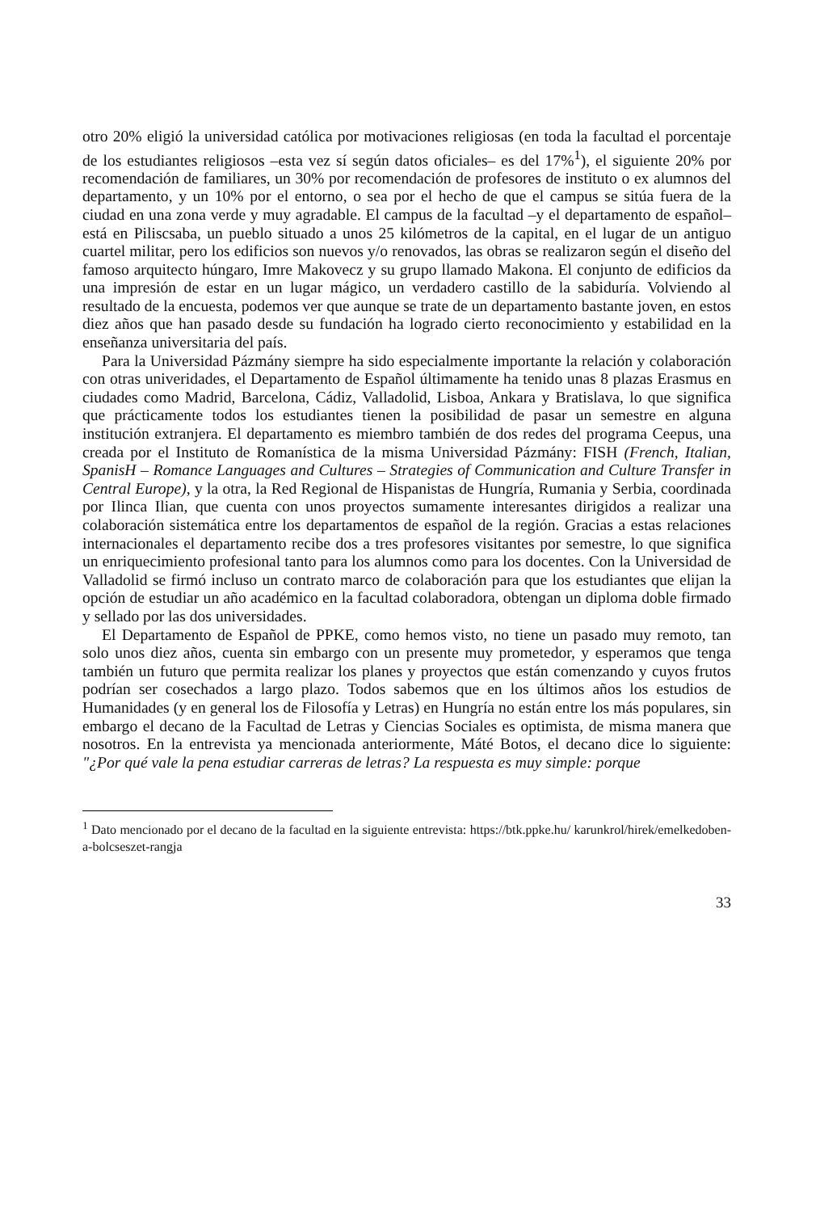otro 20% eligió la universidad católica por motivaciones religiosas (en toda la facultad el porcentaje de los estudiantes religiosos –esta vez sí según datos oficiales– es del 17%<sup>1</sup>), el siguiente 20% por recomendación de familiares, un 30% por recomendación de profesores de instituto o ex alumnos del departamento, y un 10% por el entorno, o sea por el hecho de que el campus se sitúa fuera de la ciudad en una zona verde y muy agradable. El campus de la facultad –y el departamento de español– está en Piliscsaba, un pueblo situado a unos 25 kilómetros de la capital, en el lugar de un antiguo cuartel militar, pero los edificios son nuevos y/o renovados, las obras se realizaron según el diseño del famoso arquitecto húngaro, Imre Makovecz y su grupo llamado Makona. El conjunto de edificios da una impresión de estar en un lugar mágico, un verdadero castillo de la sabiduría. Volviendo al resultado de la encuesta, podemos ver que aunque se trate de un departamento bastante joven, en estos diez años que han pasado desde su fundación ha logrado cierto reconocimiento y estabilidad en la enseñanza universitaria del país.
Para la Universidad Pázmány siempre ha sido especialmente importante la relación y colaboración con otras univeridades, el Departamento de Español últimamente ha tenido unas 8 plazas Erasmus en ciudades como Madrid, Barcelona, Cádiz, Valladolid, Lisboa, Ankara y Bratislava, lo que significa que prácticamente todos los estudiantes tienen la posibilidad de pasar un semestre en alguna institución extranjera. El departamento es miembro también de dos redes del programa Ceepus, una creada por el Instituto de Romanística de la misma Universidad Pázmány: FISH (French, Italian, SpanisH – Romance Languages and Cultures – Strategies of Communication and Culture Transfer in Central Europe), y la otra, la Red Regional de Hispanistas de Hungría, Rumania y Serbia, coordinada por Ilinca Ilian, que cuenta con unos proyectos sumamente interesantes dirigidos a realizar una colaboración sistemática entre los departamentos de español de la región. Gracias a estas relaciones internacionales el departamento recibe dos a tres profesores visitantes por semestre, lo que significa un enriquecimiento profesional tanto para los alumnos como para los docentes. Con la Universidad de Valladolid se firmó incluso un contrato marco de colaboración para que los estudiantes que elijan la opción de estudiar un año académico en la facultad colaboradora, obtengan un diploma doble firmado y sellado por las dos universidades.
El Departamento de Español de PPKE, como hemos visto, no tiene un pasado muy remoto, tan solo unos diez años, cuenta sin embargo con un presente muy prometedor, y esperamos que tenga también un futuro que permita realizar los planes y proyectos que están comenzando y cuyos frutos podrían ser cosechados a largo plazo. Todos sabemos que en los últimos años los estudios de Humanidades (y en general los de Filosofía y Letras) en Hungría no están entre los más populares, sin embargo el decano de la Facultad de Letras y Ciencias Sociales es optimista, de misma manera que nosotros. En la entrevista ya mencionada anteriormente, Máté Botos, el decano dice lo siguiente: "¿Por qué vale la pena estudiar carreras de letras? La respuesta es muy simple: porque
<sup>1</sup> Dato mencionado por el decano de la facultad en la siguiente entrevista: https://btk.ppke.hu/ karunkrol/hirek/emelkedoben-a-bolcseszet-rangja
33